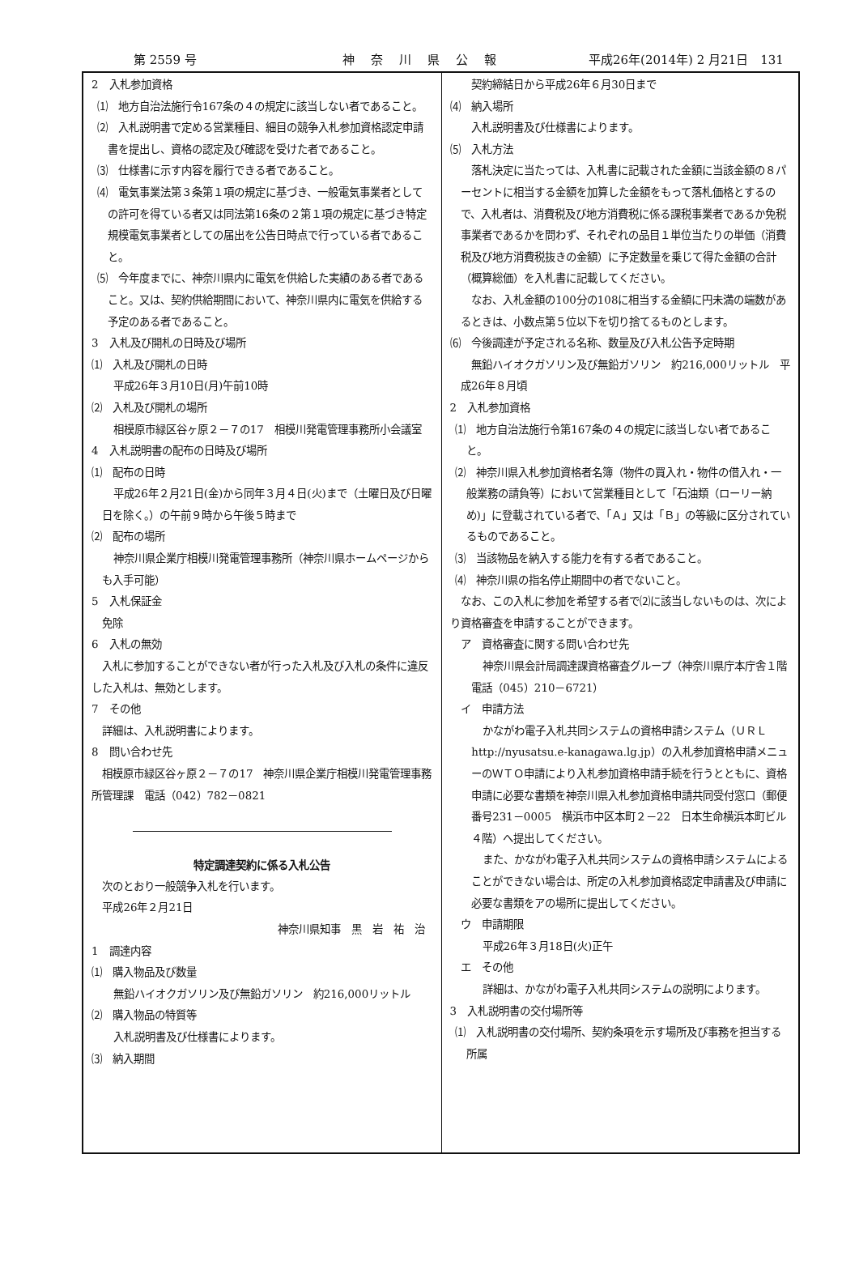第 2559 号 神奈川県公報 平成26年(2014年) 2 月21日　131
2　入札参加資格
⑴　地方自治法施行令167条の４の規定に該当しない者であること。
⑵　入札説明書で定める営業種目、細目の競争入札参加資格認定申請書を提出し、資格の認定及び確認を受けた者であること。
⑶　仕様書に示す内容を履行できる者であること。
⑷　電気事業法第３条第１項の規定に基づき、一般電気事業者としての許可を得ている者又は同法第16条の２第１項の規定に基づき特定規模電気事業者としての届出を公告日時点で行っている者であること。
⑸　今年度までに、神奈川県内に電気を供給した実績のある者であること。又は、契約供給期間において、神奈川県内に電気を供給する予定のある者であること。
3　入札及び開札の日時及び場所
⑴　入札及び開札の日時
平成26年３月10日(月)午前10時
⑵　入札及び開札の場所
相模原市緑区谷ヶ原２－７の17　相模川発電管理事務所小会議室
4　入札説明書の配布の日時及び場所
⑴　配布の日時
平成26年２月21日(金)から同年３月４日(火)まで（土曜日及び日曜日を除く。）の午前９時から午後５時まで
⑵　配布の場所
神奈川県企業庁相模川発電管理事務所（神奈川県ホームページからも入手可能）
5　入札保証金
免除
6　入札の無効
入札に参加することができない者が行った入札及び入札の条件に違反した入札は、無効とします。
7　その他
詳細は、入札説明書によります。
8　問い合わせ先
相模原市緑区谷ヶ原２－７の17　神奈川県企業庁相模川発電管理事務所管理課　電話（042）782－0821
特定調達契約に係る入札公告
次のとおり一般競争入札を行います。
平成26年２月21日
神奈川県知事　黒　岩　祐　治
1　調達内容
⑴　購入物品及び数量
無鉛ハイオクガソリン及び無鉛ガソリン　約216,000リットル
⑵　購入物品の特質等
入札説明書及び仕様書によります。
⑶　納入期間
契約締結日から平成26年６月30日まで
⑷　納入場所
入札説明書及び仕様書によります。
⑸　入札方法
落札決定に当たっては、入札書に記載された金額に当該金額の８パーセントに相当する金額を加算した金額をもって落札価格とするので、入札者は、消費税及び地方消費税に係る課税事業者であるか免税事業者であるかを問わず、それぞれの品目１単位当たりの単価（消費税及び地方消費税抜きの金額）に予定数量を乗じて得た金額の合計（概算総価）を入札書に記載してください。
なお、入札金額の100分の108に相当する金額に円未満の端数があるときは、小数点第５位以下を切り捨てるものとします。
⑹　今後調達が予定される名称、数量及び入札公告予定時期
無鉛ハイオクガソリン及び無鉛ガソリン　約216,000リットル　平成26年８月頃
2　入札参加資格
⑴　地方自治法施行令第167条の４の規定に該当しない者であること。
⑵　神奈川県入札参加資格者名簿（物件の買入れ・物件の借入れ・一般業務の請負等）において営業種目として「石油類（ローリー納め)」に登載されている者で、「Ａ」又は「Ｂ」の等級に区分されているものであること。
⑶　当該物品を納入する能力を有する者であること。
⑷　神奈川県の指名停止期間中の者でないこと。
なお、この入札に参加を希望する者で⑵に該当しないものは、次により資格審査を申請することができます。
ア　資格審査に関する問い合わせ先
神奈川県会計局調達課資格審査グループ（神奈川県庁本庁舎１階　電話（045）210－6721）
イ　申請方法
かながわ電子入札共同システムの資格申請システム（ＵＲＬ　http://nyusatsu.e-kanagawa.lg.jp）の入札参加資格申請メニューのＷＴＯ申請により入札参加資格申請手続を行うとともに、資格申請に必要な書類を神奈川県入札参加資格申請共同受付窓口（郵便番号231－0005　横浜市中区本町２－22　日本生命横浜本町ビル４階）へ提出してください。
また、かながわ電子入札共同システムの資格申請システムによることができない場合は、所定の入札参加資格認定申請書及び申請に必要な書類をアの場所に提出してください。
ウ　申請期限
平成26年３月18日(火)正午
エ　その他
詳細は、かながわ電子入札共同システムの説明によります。
3　入札説明書の交付場所等
⑴　入札説明書の交付場所、契約条項を示す場所及び事務を担当する所属